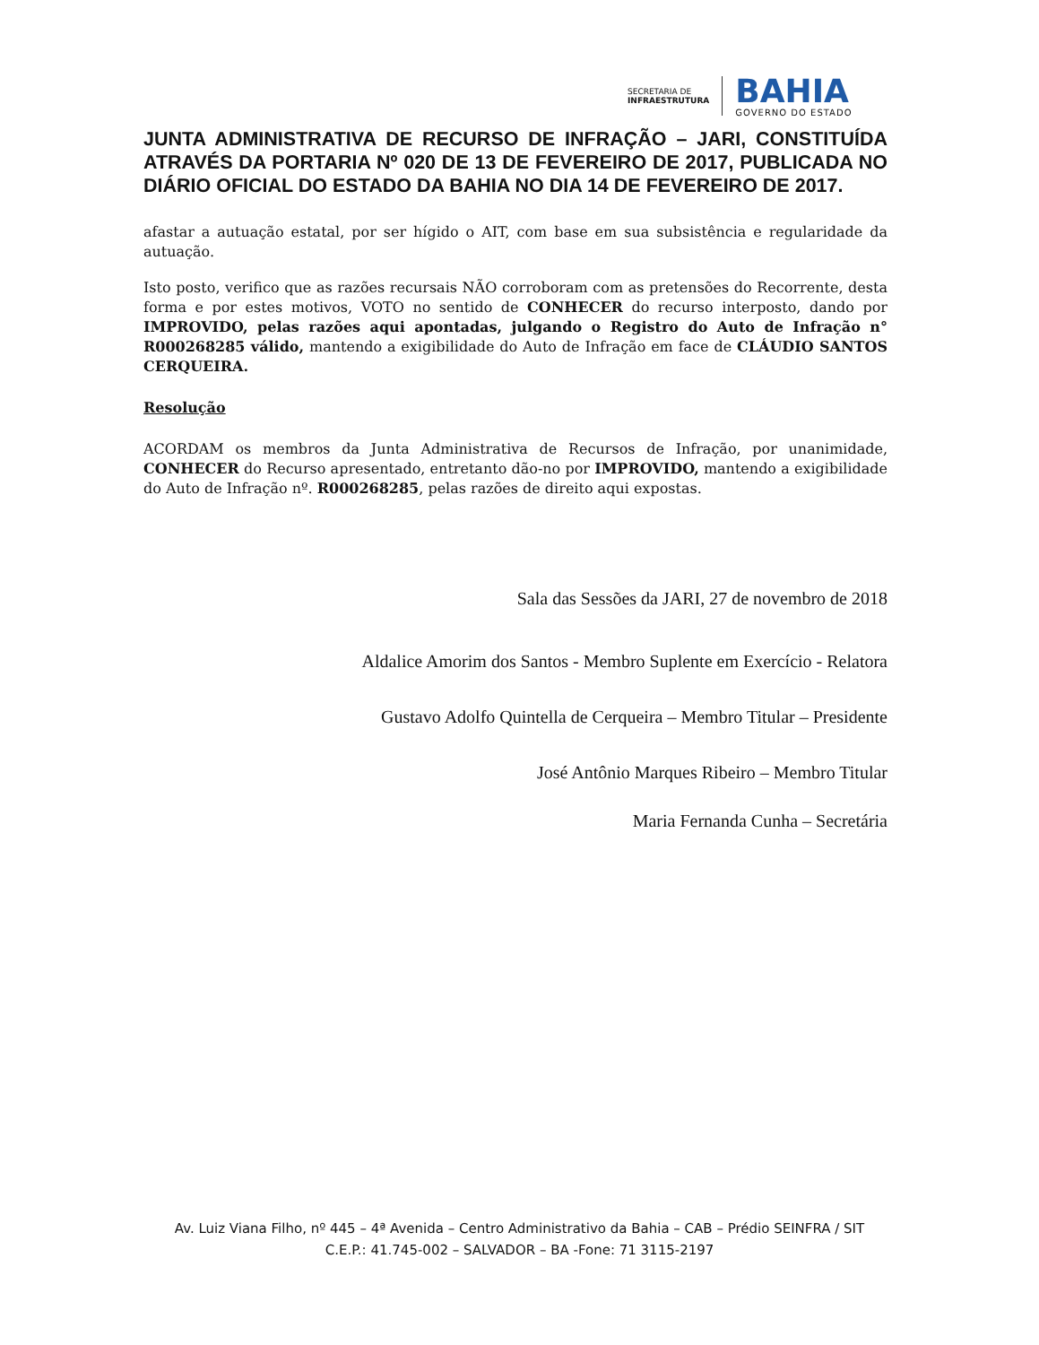SECRETARIA DE
INFRAESTRUTURA
BAHIA
GOVERNO DO ESTADO
JUNTA ADMINISTRATIVA DE RECURSO DE INFRAÇÃO – JARI, CONSTITUÍDA ATRAVÉS DA PORTARIA Nº 020 DE 13 DE FEVEREIRO DE 2017, PUBLICADA NO DIÁRIO OFICIAL DO ESTADO DA BAHIA NO DIA 14 DE FEVEREIRO DE 2017.
afastar a autuação estatal, por ser hígido o AIT, com base em sua subsistência e regularidade da autuação.
Isto posto, verifico que as razões recursais NÃO corroboram com as pretensões do Recorrente, desta forma e por estes motivos, VOTO no sentido de CONHECER do recurso interposto, dando por IMPROVIDO, pelas razões aqui apontadas, julgando o Registro do Auto de Infração n° R000268285 válido, mantendo a exigibilidade do Auto de Infração em face de CLÁUDIO SANTOS CERQUEIRA.
Resolução
ACORDAM os membros da Junta Administrativa de Recursos de Infração, por unanimidade, CONHECER do Recurso apresentado, entretanto dão-no por IMPROVIDO, mantendo a exigibilidade do Auto de Infração nº. R000268285, pelas razões de direito aqui expostas.
Sala das Sessões da JARI, 27 de novembro de 2018
Aldalice Amorim dos Santos - Membro Suplente em Exercício - Relatora
Gustavo Adolfo Quintella de Cerqueira – Membro Titular – Presidente
José Antônio Marques Ribeiro – Membro Titular
Maria Fernanda Cunha – Secretária
Av. Luiz Viana Filho, nº 445 – 4ª Avenida – Centro Administrativo da Bahia – CAB – Prédio SEINFRA / SIT
C.E.P.: 41.745-002 – SALVADOR – BA -Fone: 71 3115-2197